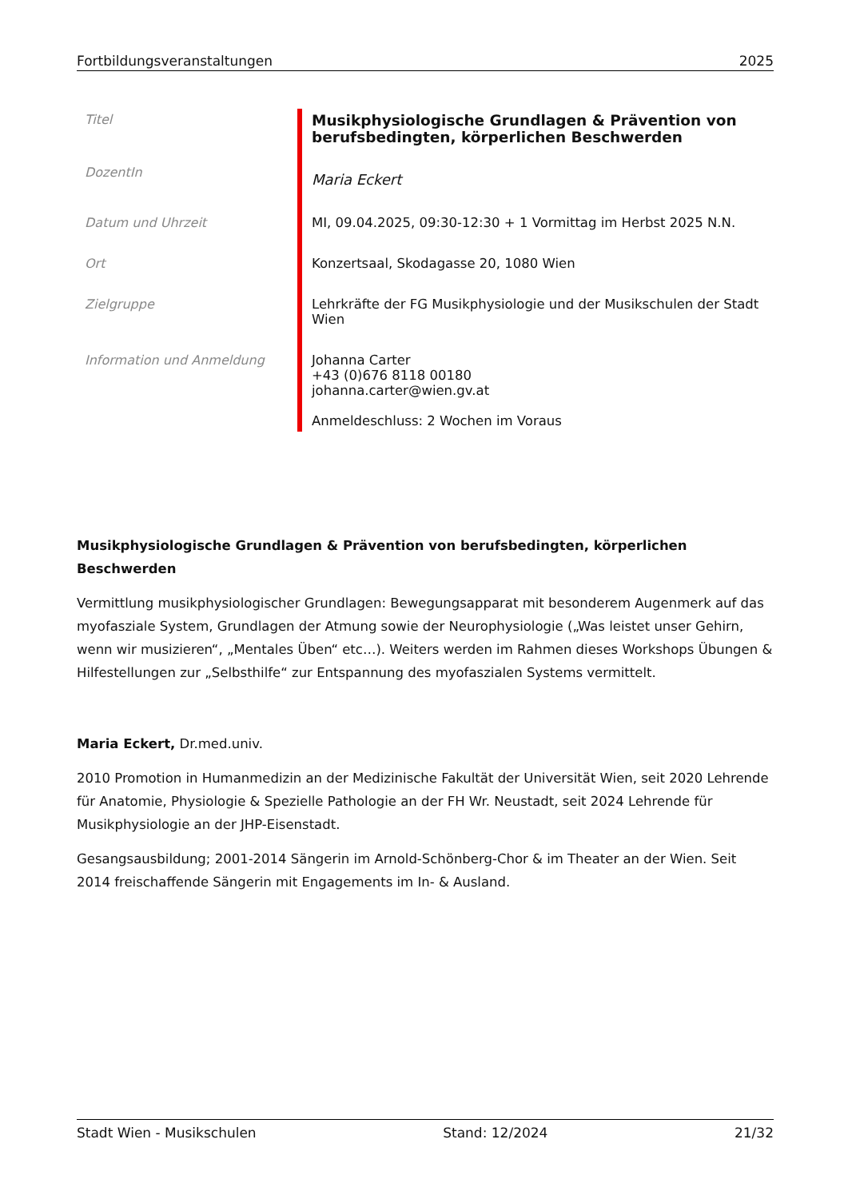Fortbildungsveranstaltungen 2025
| Titel | Musikphysiologische Grundlagen & Prävention von berufsbedingten, körperlichen Beschwerden |
| DozentIn | Maria Eckert |
| Datum und Uhrzeit | MI, 09.04.2025, 09:30-12:30 + 1 Vormittag im Herbst 2025 N.N. |
| Ort | Konzertsaal, Skodagasse 20, 1080 Wien |
| Zielgruppe | Lehrkräfte der FG Musikphysiologie und der Musikschulen der Stadt Wien |
| Information und Anmeldung | Johanna Carter +43 (0)676 8118 00180 johanna.carter@wien.gv.at Anmeldeschluss: 2 Wochen im Voraus |
Musikphysiologische Grundlagen & Prävention von berufsbedingten, körperlichen Beschwerden
Vermittlung musikphysiologischer Grundlagen: Bewegungsapparat mit besonderem Augenmerk auf das myofasziale System, Grundlagen der Atmung sowie der Neurophysiologie („Was leistet unser Gehirn, wenn wir musizieren“, „Mentales Üben“ etc…). Weiters werden im Rahmen dieses Workshops Übungen & Hilfestellungen zur „Selbsthilfe“ zur Entspannung des myofaszialen Systems vermittelt.
Maria Eckert, Dr.med.univ.
2010 Promotion in Humanmedizin an der Medizinische Fakultät der Universität Wien, seit 2020 Lehrende für Anatomie, Physiologie & Spezielle Pathologie an der FH Wr. Neustadt, seit 2024 Lehrende für Musikphysiologie an der JHP-Eisenstadt.
Gesangsausbildung; 2001-2014 Sängerin im Arnold-Schönberg-Chor & im Theater an der Wien. Seit 2014 freischaffende Sängerin mit Engagements im In- & Ausland.
Stadt Wien - Musikschulen Stand: 12/2024 21/32